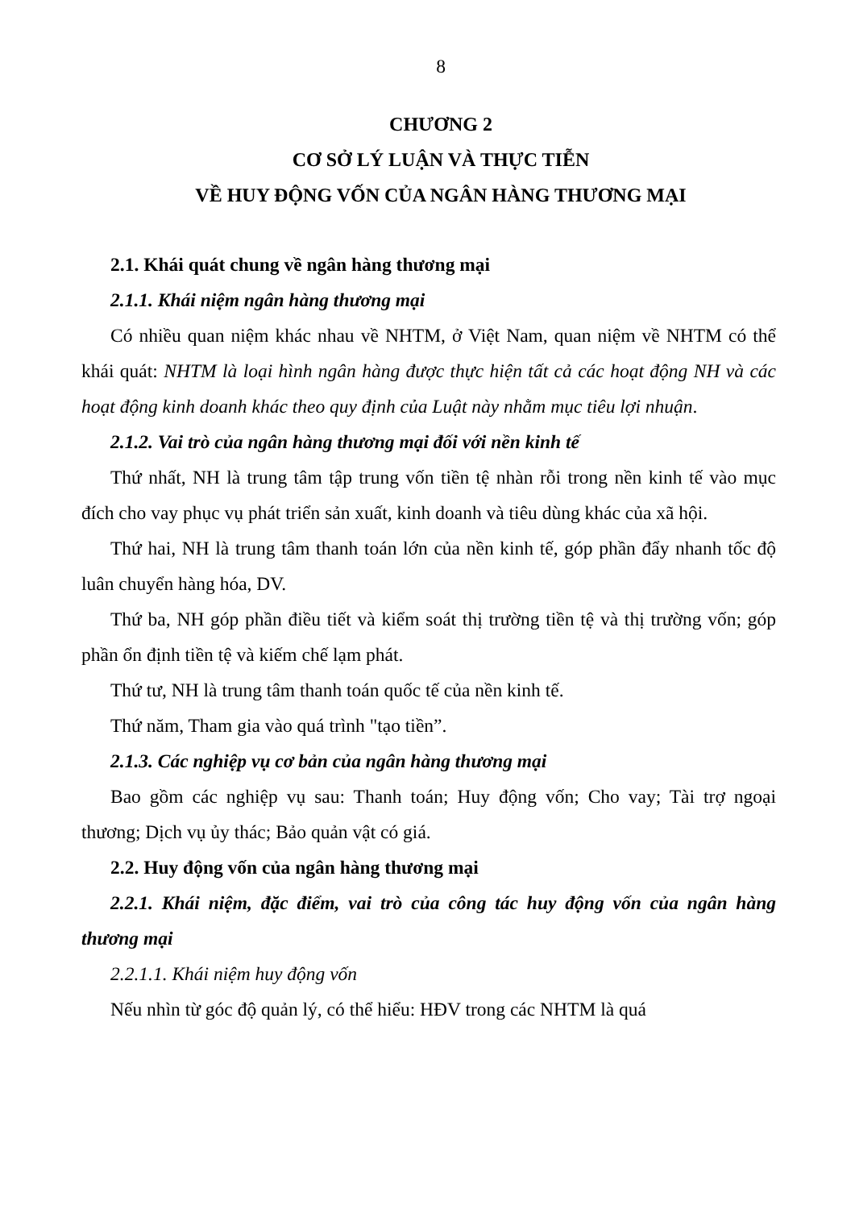8
CHƯƠNG 2
CƠ SỞ LÝ LUẬN VÀ THỰC TIỄN
VỀ HUY ĐỘNG VỐN CỦA NGÂN HÀNG THƯƠNG MẠI
2.1. Khái quát chung về ngân hàng thương mại
2.1.1. Khái niệm ngân hàng thương mại
Có nhiều quan niệm khác nhau về NHTM, ở Việt Nam, quan niệm về NHTM có thể khái quát: NHTM là loại hình ngân hàng được thực hiện tất cả các hoạt động NH và các hoạt động kinh doanh khác theo quy định của Luật này nhằm mục tiêu lợi nhuận.
2.1.2. Vai trò của ngân hàng thương mại đối với nền kinh tế
Thứ nhất, NH là trung tâm tập trung vốn tiền tệ nhàn rỗi trong nền kinh tế vào mục đích cho vay phục vụ phát triển sản xuất, kinh doanh và tiêu dùng khác của xã hội.
Thứ hai, NH là trung tâm thanh toán lớn của nền kinh tế, góp phần đẩy nhanh tốc độ luân chuyển hàng hóa, DV.
Thứ ba, NH góp phần điều tiết và kiểm soát thị trường tiền tệ và thị trường vốn; góp phần ổn định tiền tệ và kiếm chế lạm phát.
Thứ tư, NH là trung tâm thanh toán quốc tế của nền kinh tế.
Thứ năm, Tham gia vào quá trình "tạo tiền”.
2.1.3. Các nghiệp vụ cơ bản của ngân hàng thương mại
Bao gồm các nghiệp vụ sau: Thanh toán; Huy động vốn; Cho vay; Tài trợ ngoại thương; Dịch vụ ủy thác; Bảo quản vật có giá.
2.2. Huy động vốn của ngân hàng thương mại
2.2.1. Khái niệm, đặc điểm, vai trò của công tác huy động vốn của ngân hàng thương mại
2.2.1.1. Khái niệm huy động vốn
Nếu nhìn từ góc độ quản lý, có thể hiểu: HĐV trong các NHTM là quá